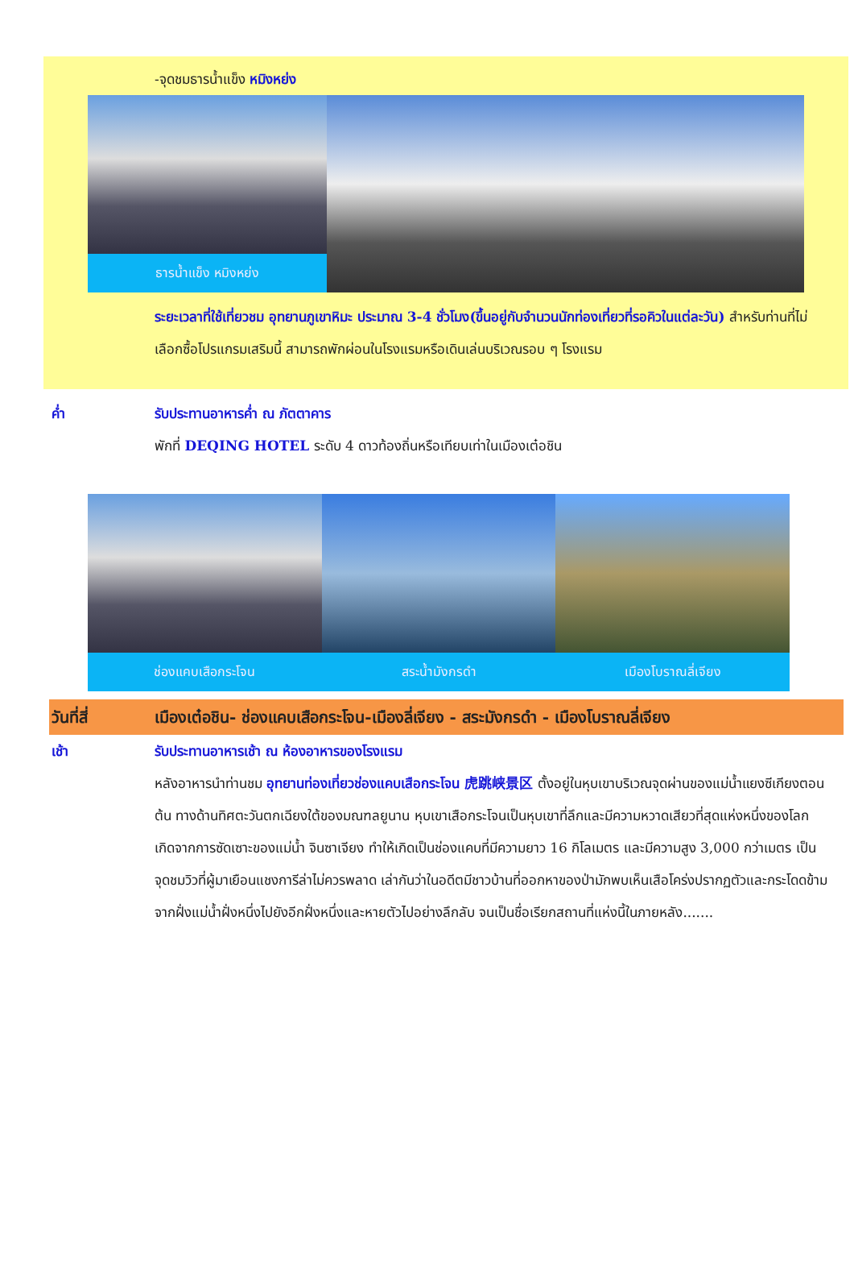-จุดชมธารน้ำแข็ง หมิงหย่ง
ธารน้ำแข็ง หมิงหย่ง
ระยะเวลาที่ใช้เที่ยวชม อุทยานภูเขาหิมะ ประมาณ 3-4 ชั่วโมง(ขึ้นอยู่กับจำนวนนักท่องเที่ยวที่รอคิวในแต่ละวัน) สำหรับท่านที่ไม่เลือกซื้อโปรแกรมเสริมนี้ สามารถพักผ่อนในโรงแรมหรือเดินเล่นบริเวณรอบ ๆ โรงแรม
ค่ำ รับประทานอาหารค่ำ ณ ภัตตาคาร
พักที่ DEQING HOTEL ระดับ 4 ดาวท้องถิ่นหรือเทียบเท่าในเมืองเต๋อชิน
ช่องแคบเสือกระโจน สระน้ำมังกรดำ เมืองโบราณลี่เจียง
วันที่สี่ เมืองเต๋อชิน- ช่องแคบเสือกระโจน-เมืองลี่เจียง - สระมังกรดำ - เมืองโบราณลี่เจียง
เช้า รับประทานอาหารเช้า ณ ห้องอาหารของโรงแรม
หลังอาหารนำท่านชม อุทยานท่องเที่ยวช่องแคบเสือกระโจน 虎跳峡景区 ตั้งอยู่ในหุบเขาบริเวณจุดผ่านของแม่น้ำแยงซีเกียงตอนต้น ทางด้านทิศตะวันตกเฉียงใต้ของมณฑลยูนาน หุบเขาเสือกระโจนเป็นหุบเขาที่ลึกและมีความหวาดเสียวที่สุดแห่งหนึ่งของโลก เกิดจากการซัดเซาะของแม่น้ำ จินซาเจียง ทำให้เกิดเป็นช่องแคบที่มีความยาว 16 กิโลเมตร และมีความสูง 3,000 กว่าเมตร เป็นจุดชมวิวที่ผู้มาเยือนแชงการีล่าไม่ควรพลาด เล่ากันว่าในอดีตมีชาวบ้านที่ออกหาของป่ามักพบเห็นเสือโคร่งปรากฏตัวและกระโดดข้ามจากฝั่งแม่น้ำฝั่งหนึ่งไปยังอีกฝั่งหนึ่งและหายตัวไปอย่างลึกลับ จนเป็นชื่อเรียกสถานที่แห่งนี้ในภายหลัง.......